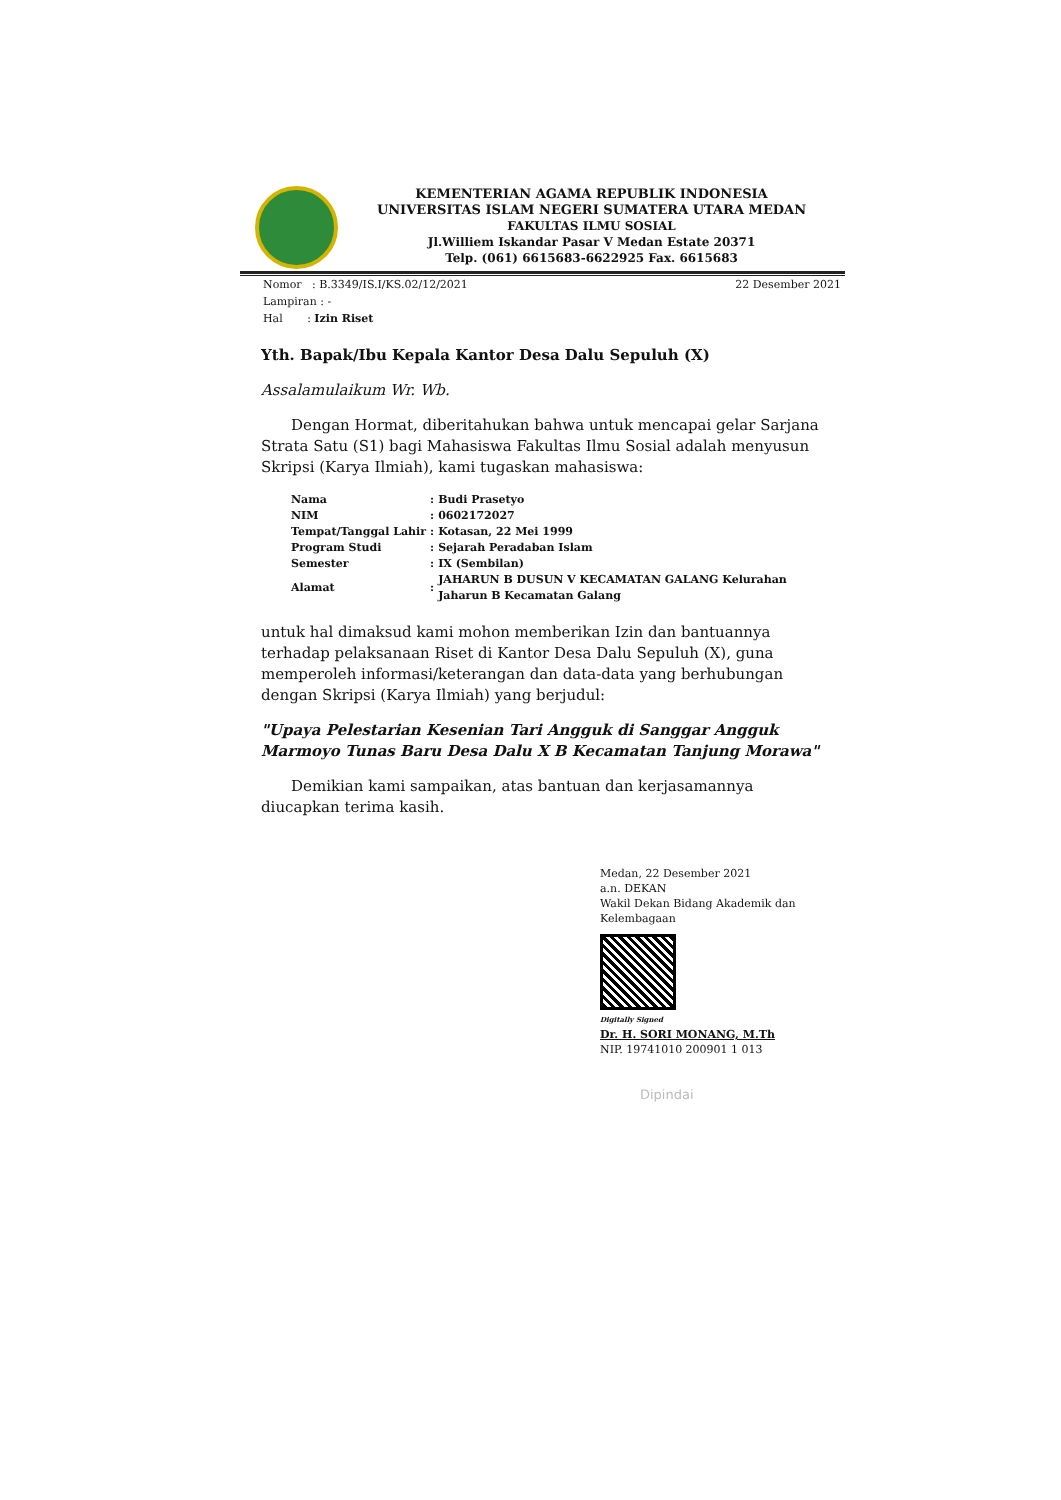KEMENTERIAN AGAMA REPUBLIK INDONESIA
UNIVERSITAS ISLAM NEGERI SUMATERA UTARA MEDAN
FAKULTAS ILMU SOSIAL
Jl.Williem Iskandar Pasar V Medan Estate 20371
Telp. (061) 6615683-6622925 Fax. 6615683
Nomor : B.3349/IS.I/KS.02/12/2021
Lampiran : -
Hal : Izin Riset
22 Desember 2021
Yth. Bapak/Ibu Kepala Kantor Desa Dalu Sepuluh (X)
Assalamulaikum Wr. Wb.
Dengan Hormat, diberitahukan bahwa untuk mencapai gelar Sarjana Strata Satu (S1) bagi Mahasiswa Fakultas Ilmu Sosial adalah menyusun Skripsi (Karya Ilmiah), kami tugaskan mahasiswa:
| Nama | : | Budi Prasetyo |
| NIM | : | 0602172027 |
| Tempat/Tanggal Lahir | : | Kotasan, 22 Mei 1999 |
| Program Studi | : | Sejarah Peradaban Islam |
| Semester | : | IX (Sembilan) |
| Alamat | : | JAHARUN B DUSUN V KECAMATAN GALANG Kelurahan Jaharun B Kecamatan Galang |
untuk hal dimaksud kami mohon memberikan Izin dan bantuannya terhadap pelaksanaan Riset di Kantor Desa Dalu Sepuluh (X), guna memperoleh informasi/keterangan dan data-data yang berhubungan dengan Skripsi (Karya Ilmiah) yang berjudul:
"Upaya Pelestarian Kesenian Tari Angguk di Sanggar Angguk Marmoyo Tunas Baru Desa Dalu X B Kecamatan Tanjung Morawa"
Demikian kami sampaikan, atas bantuan dan kerjasamannya diucapkan terima kasih.
Medan, 22 Desember 2021
a.n. DEKAN
Wakil Dekan Bidang Akademik dan
Kelembagaan
Digitally Signed
Dr. H. SORI MONANG, M.Th
NIP. 19741010 200901 1 013
Dipindai